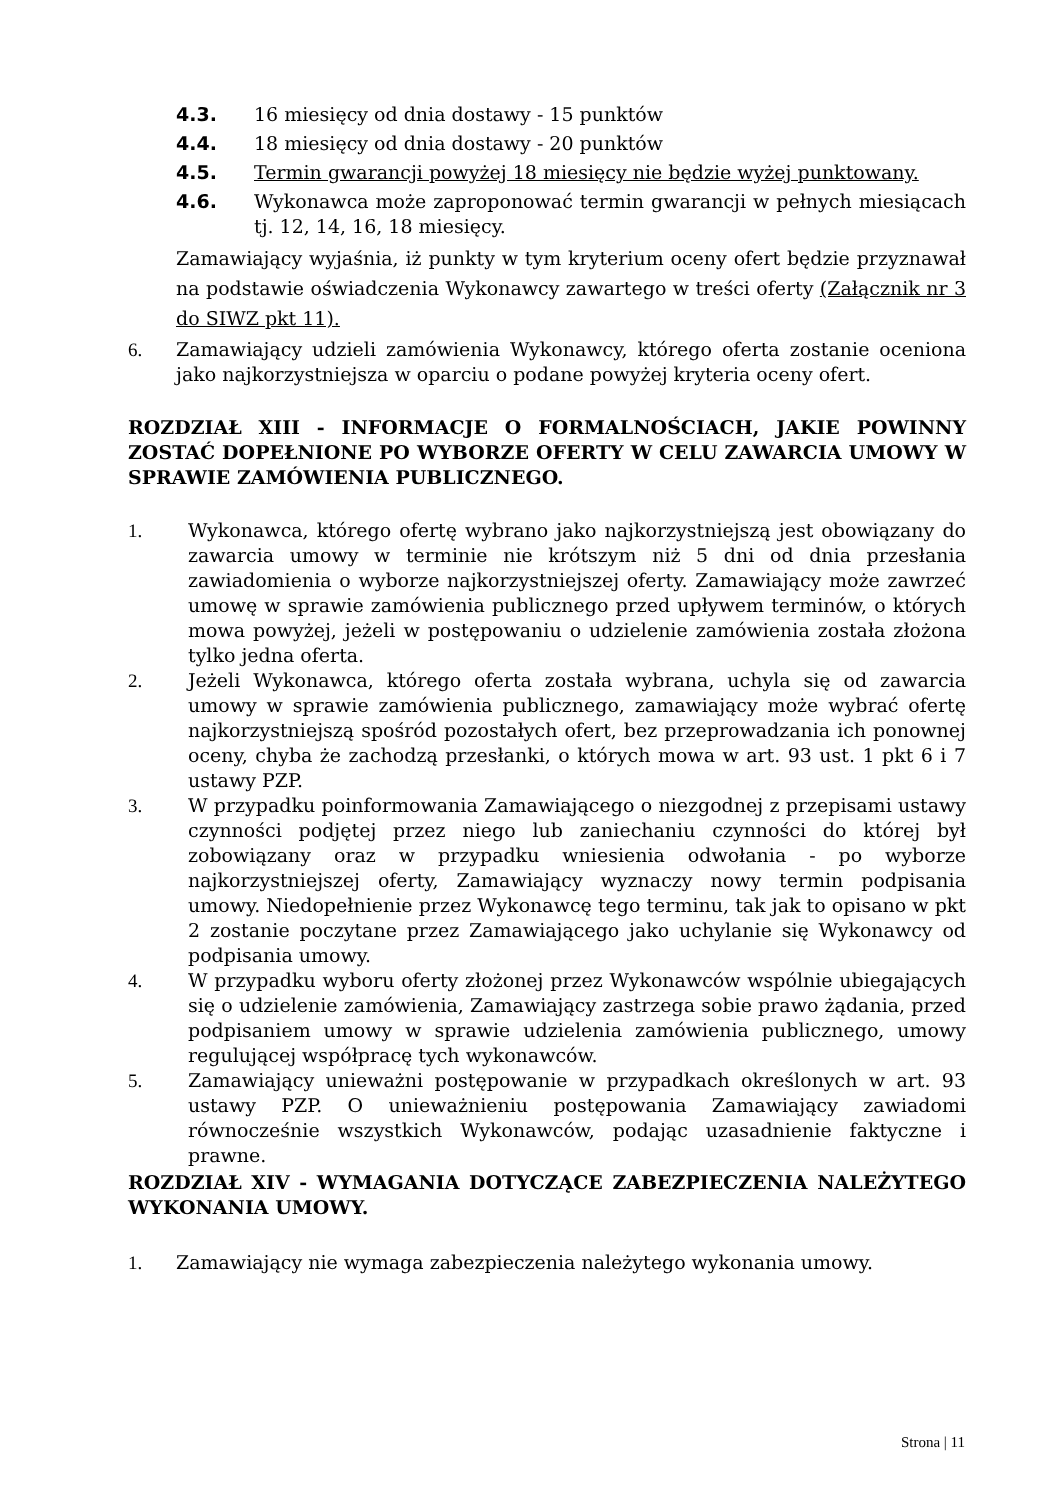4.3. 16 miesięcy od dnia dostawy - 15 punktów
4.4. 18 miesięcy od dnia dostawy - 20 punktów
4.5. Termin gwarancji powyżej 18 miesięcy nie będzie wyżej punktowany.
4.6. Wykonawca może zaproponować termin gwarancji w pełnych miesiącach tj. 12, 14, 16, 18 miesięcy.
Zamawiający wyjaśnia, iż punkty w tym kryterium oceny ofert będzie przyznawał na podstawie oświadczenia Wykonawcy zawartego w treści oferty (Załącznik nr 3 do SIWZ pkt 11).
6. Zamawiający udzieli zamówienia Wykonawcy, którego oferta zostanie oceniona jako najkorzystniejsza w oparciu o podane powyżej kryteria oceny ofert.
ROZDZIAŁ XIII - INFORMACJE O FORMALNOŚCIACH, JAKIE POWINNY ZOSTAĆ DOPEŁNIONE PO WYBORZE OFERTY W CELU ZAWARCIA UMOWY W SPRAWIE ZAMÓWIENIA PUBLICZNEGO.
1. Wykonawca, którego ofertę wybrano jako najkorzystniejszą jest obowiązany do zawarcia umowy w terminie nie krótszym niż 5 dni od dnia przesłania zawiadomienia o wyborze najkorzystniejszej oferty. Zamawiający może zawrzeć umowę w sprawie zamówienia publicznego przed upływem terminów, o których mowa powyżej, jeżeli w postępowaniu o udzielenie zamówienia została złożona tylko jedna oferta.
2. Jeżeli Wykonawca, którego oferta została wybrana, uchyla się od zawarcia umowy w sprawie zamówienia publicznego, zamawiający może wybrać ofertę najkorzystniejszą spośród pozostałych ofert, bez przeprowadzania ich ponownej oceny, chyba że zachodzą przesłanki, o których mowa w art. 93 ust. 1 pkt 6 i 7 ustawy PZP.
3. W przypadku poinformowania Zamawiającego o niezgodnej z przepisami ustawy czynności podjętej przez niego lub zaniechaniu czynności do której był zobowiązany oraz w przypadku wniesienia odwołania - po wyborze najkorzystniejszej oferty, Zamawiający wyznaczy nowy termin podpisania umowy. Niedopełnienie przez Wykonawcę tego terminu, tak jak to opisano w pkt 2 zostanie poczytane przez Zamawiającego jako uchylanie się Wykonawcy od podpisania umowy.
4. W przypadku wyboru oferty złożonej przez Wykonawców wspólnie ubiegających się o udzielenie zamówienia, Zamawiający zastrzega sobie prawo żądania, przed podpisaniem umowy w sprawie udzielenia zamówienia publicznego, umowy regulującej współpracę tych wykonawców.
5. Zamawiający unieważni postępowanie w przypadkach określonych w art. 93 ustawy PZP. O unieważnieniu postępowania Zamawiający zawiadomi równocześnie wszystkich Wykonawców, podając uzasadnienie faktyczne i prawne.
ROZDZIAŁ XIV - WYMAGANIA DOTYCZĄCE ZABEZPIECZENIA NALEŻYTEGO WYKONANIA UMOWY.
1. Zamawiający nie wymaga zabezpieczenia należytego wykonania umowy.
Strona | 11